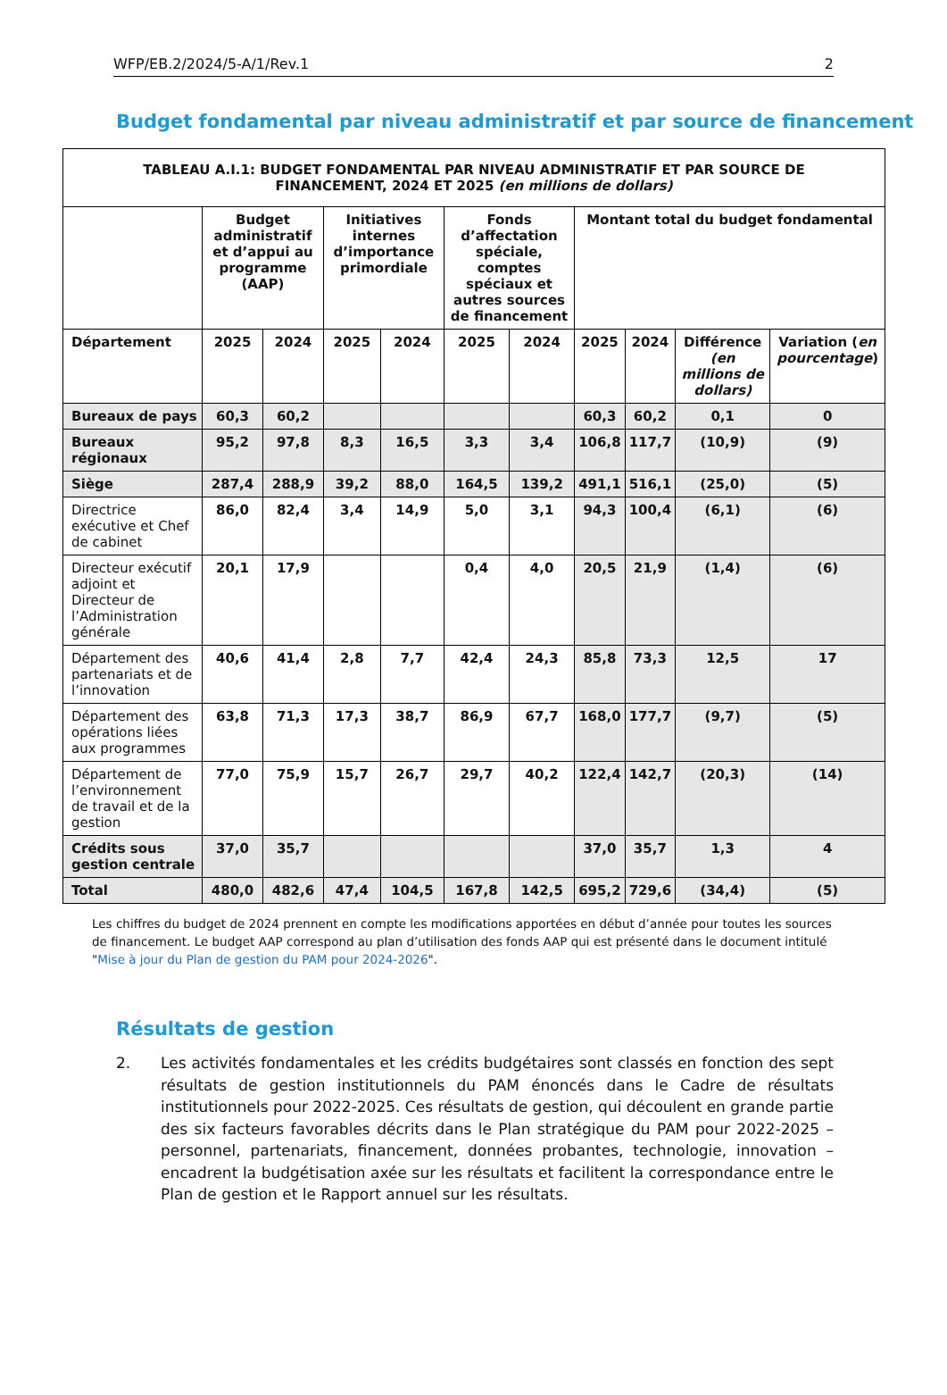WFP/EB.2/2024/5-A/1/Rev.1 2
Budget fondamental par niveau administratif et par source de financement
| TABLEAU A.I.1: BUDGET FONDAMENTAL PAR NIVEAU ADMINISTRATIF ET PAR SOURCE DE FINANCEMENT, 2024 ET 2025 (en millions de dollars) | | | | | | | | | | |
| --- | --- | --- | --- | --- | --- | --- | --- | --- | --- | --- |
| | Budget administratif et d’appui au programme (AAP) | | Initiatives internes d’importance primordiale | | Fonds d’affectation spéciale, comptes spéciaux et autres sources de financement | | Montant total du budget fondamental | | | |
| Département | 2025 | 2024 | 2025 | 2024 | 2025 | 2024 | 2025 | 2024 | Différence (en millions de dollars) | Variation ( en pourcentage ) |
| Bureaux de pays | 60,3 | 60,2 | | | | | 60,3 | 60,2 | 0,1 | 0 |
| Bureaux régionaux | 95,2 | 97,8 | 8,3 | 16,5 | 3,3 | 3,4 | 106,8 | 117,7 | (10,9) | (9) |
| Siège | 287,4 | 288,9 | 39,2 | 88,0 | 164,5 | 139,2 | 491,1 | 516,1 | (25,0) | (5) |
| Directrice exécutive et Chef de cabinet | 86,0 | 82,4 | 3,4 | 14,9 | 5,0 | 3,1 | 94,3 | 100,4 | (6,1) | (6) |
| Directeur exécutif adjoint et Directeur de l’Administration générale | 20,1 | 17,9 | | | 0,4 | 4,0 | 20,5 | 21,9 | (1,4) | (6) |
| Département des partenariats et de l’innovation | 40,6 | 41,4 | 2,8 | 7,7 | 42,4 | 24,3 | 85,8 | 73,3 | 12,5 | 17 |
| Département des opérations liées aux programmes | 63,8 | 71,3 | 17,3 | 38,7 | 86,9 | 67,7 | 168,0 | 177,7 | (9,7) | (5) |
| Département de l’environnement de travail et de la gestion | 77,0 | 75,9 | 15,7 | 26,7 | 29,7 | 40,2 | 122,4 | 142,7 | (20,3) | (14) |
| Crédits sous gestion centrale | 37,0 | 35,7 | | | | | 37,0 | 35,7 | 1,3 | 4 |
| Total | 480,0 | 482,6 | 47,4 | 104,5 | 167,8 | 142,5 | 695,2 | 729,6 | (34,4) | (5) |
Les chiffres du budget de 2024 prennent en compte les modifications apportées en début d’année pour toutes les sources de financement. Le budget AAP correspond au plan d’utilisation des fonds AAP qui est présenté dans le document intitulé "Mise à jour du Plan de gestion du PAM pour 2024-2026".
Résultats de gestion
2. Les activités fondamentales et les crédits budgétaires sont classés en fonction des sept résultats de gestion institutionnels du PAM énoncés dans le Cadre de résultats institutionnels pour 2022-2025. Ces résultats de gestion, qui découlent en grande partie des six facteurs favorables décrits dans le Plan stratégique du PAM pour 2022-2025 – personnel, partenariats, financement, données probantes, technologie, innovation – encadrent la budgétisation axée sur les résultats et facilitent la correspondance entre le Plan de gestion et le Rapport annuel sur les résultats.